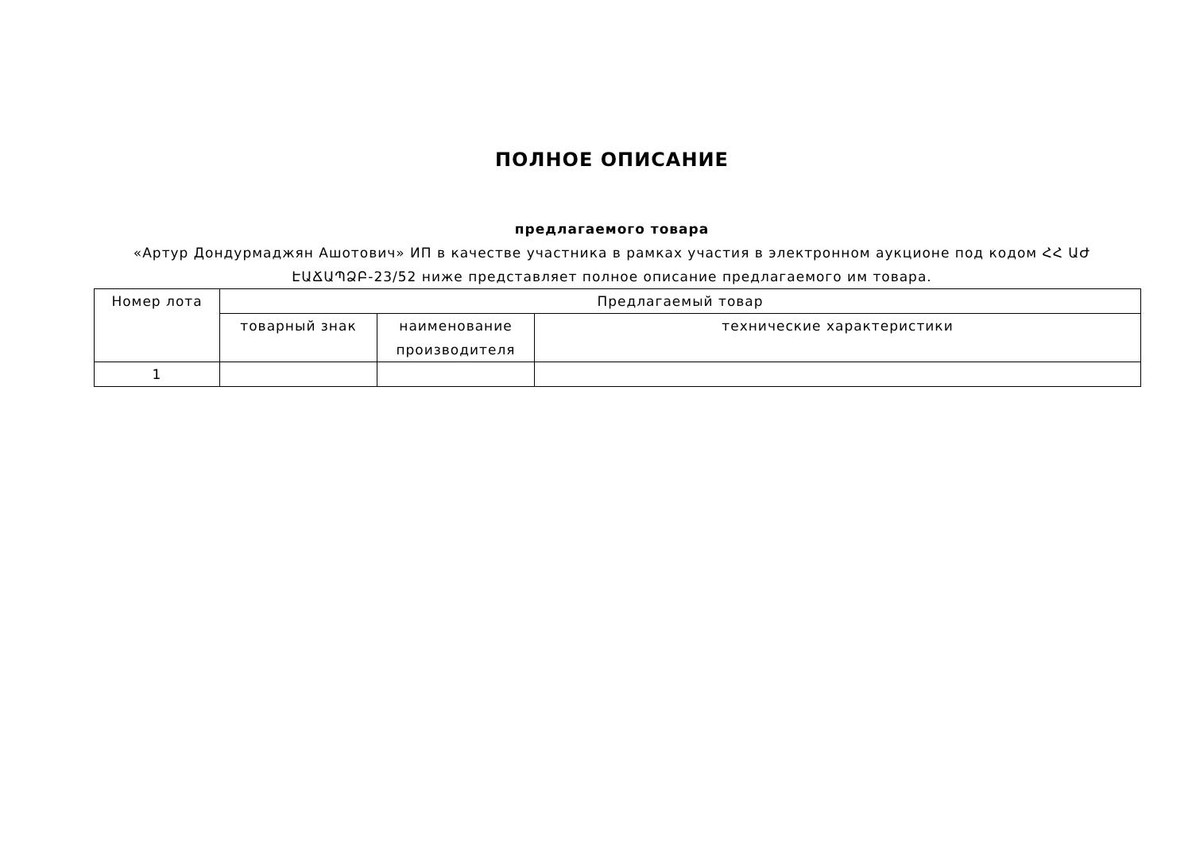ПОЛНОЕ ОПИСАНИЕ
предлагаемого товара
«Артур Дондурмаджян Ашотович» ИП в качестве участника в рамках участия в электронном аукционе под кодом ՀՀ ԱԺ ԷԱՃԱՊՁԲ-23/52 ниже представляет полное описание предлагаемого им товара.
| Номер лота | Предлагаемый товар | | |
| --- | --- | --- | --- |
| | товарный знак | наименование производителя | технические характеристики |
| 1 | | | |